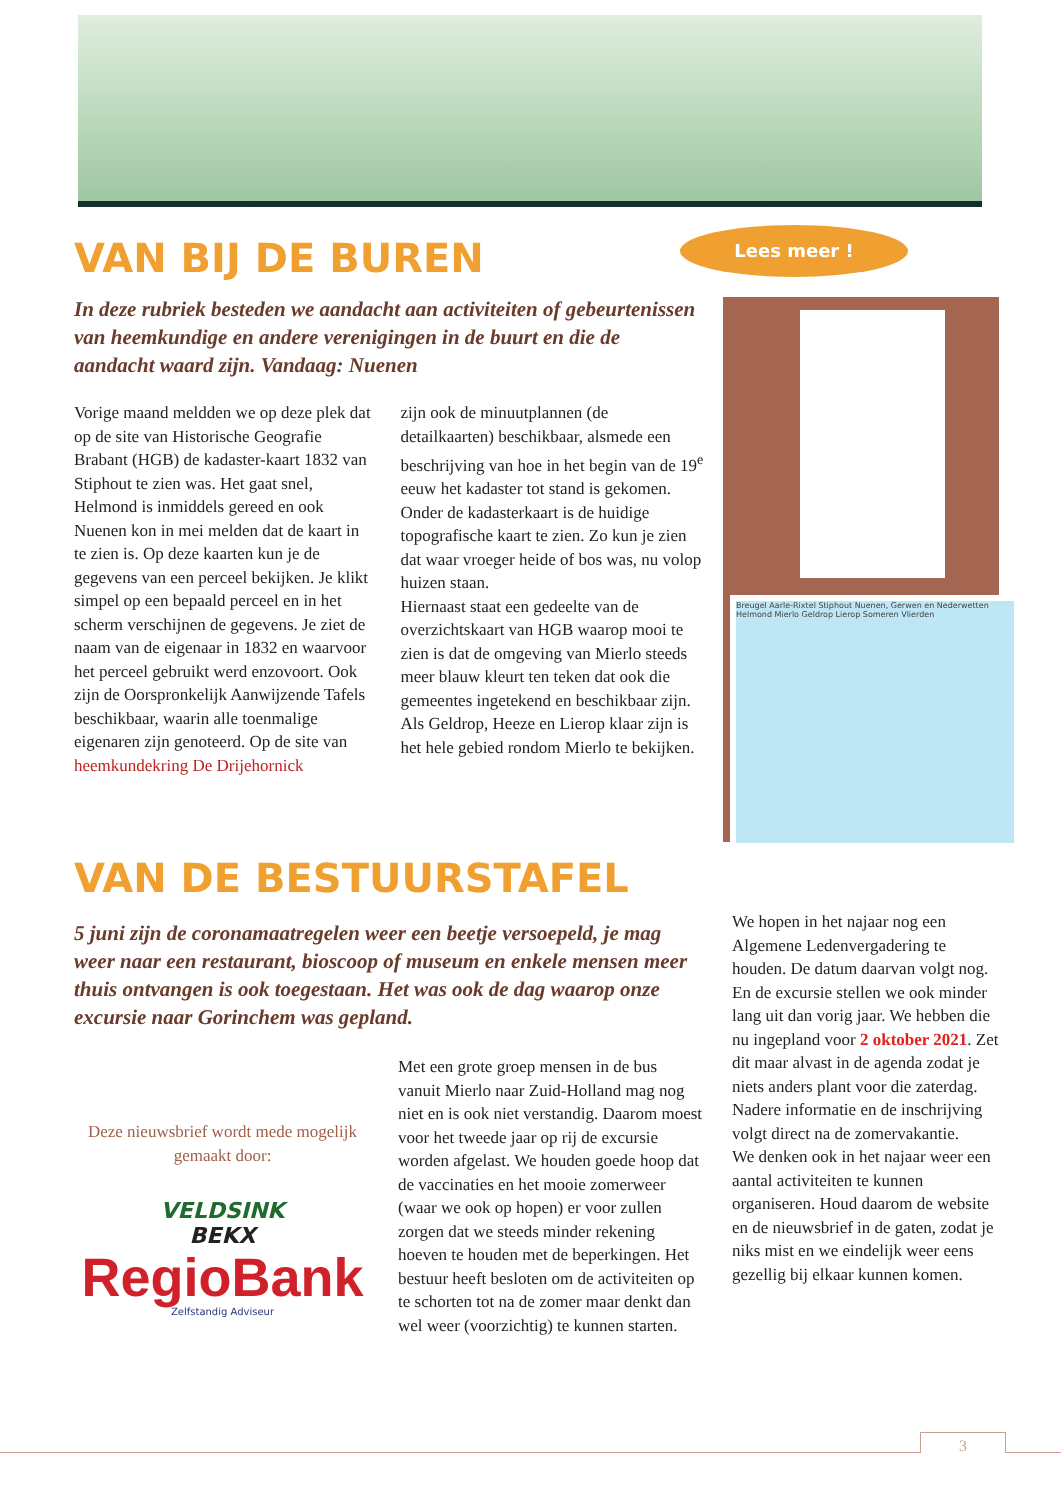Lees meer !
Breugel Aarle-Rixtel Stiphout Nuenen, Gerwen en Nederwetten Helmond Mierlo Geldrop Lierop Someren Vlierden
VAN BIJ DE BUREN
In deze rubriek besteden we aandacht aan activiteiten of gebeurtenissen van heemkundige en andere verenigingen in de buurt en die de aandacht waard zijn. Vandaag: Nuenen
Vorige maand meldden we op deze plek dat op de site van Historische Geografie Brabant (HGB) de kadaster-kaart 1832 van Stiphout te zien was. Het gaat snel, Helmond is inmiddels gereed en ook Nuenen kon in mei melden dat de kaart in te zien is. Op deze kaarten kun je de gegevens van een perceel bekijken. Je klikt simpel op een bepaald perceel en in het scherm verschijnen de gegevens. Je ziet de naam van de eigenaar in 1832 en waarvoor het perceel gebruikt werd enzovoort. Ook zijn de Oorspronkelijk Aanwijzende Tafels beschikbaar, waarin alle toenmalige eigenaren zijn genoteerd. Op de site van heemkundekring De Drijehornick
zijn ook de minuutplannen (de detailkaarten) beschikbaar, alsmede een beschrijving van hoe in het begin van de 19<sup>e</sup> eeuw het kadaster tot stand is gekomen.
Onder de kadasterkaart is de huidige topografische kaart te zien. Zo kun je zien dat waar vroeger heide of bos was, nu volop huizen staan.
Hiernaast staat een gedeelte van de overzichtskaart van HGB waarop mooi te zien is dat de omgeving van Mierlo steeds meer blauw kleurt ten teken dat ook die gemeentes ingetekend en beschikbaar zijn. Als Geldrop, Heeze en Lierop klaar zijn is het hele gebied rondom Mierlo te bekijken.
VAN DE BESTUURSTAFEL
5 juni zijn de coronamaatregelen weer een beetje versoepeld, je mag weer naar een restaurant, bioscoop of museum en enkele mensen meer thuis ontvangen is ook toegestaan. Het was ook de dag waarop onze excursie naar Gorinchem was gepland.
Deze nieuwsbrief wordt mede mogelijk gemaakt door:
VELDSINK
BEKX
RegioBank
Zelfstandig Adviseur
Met een grote groep mensen in de bus vanuit Mierlo naar Zuid-Holland mag nog niet en is ook niet verstandig. Daarom moest voor het tweede jaar op rij de excursie worden afgelast. We houden goede hoop dat de vaccinaties en het mooie zomerweer (waar we ook op hopen) er voor zullen zorgen dat we steeds minder rekening hoeven te houden met de beperkingen. Het bestuur heeft besloten om de activiteiten op te schorten tot na de zomer maar denkt dan wel weer (voorzichtig) te kunnen starten.
We hopen in het najaar nog een Algemene Ledenvergadering te houden. De datum daarvan volgt nog. En de excursie stellen we ook minder lang uit dan vorig jaar. We hebben die nu ingepland voor 2 oktober 2021. Zet dit maar alvast in de agenda zodat je niets anders plant voor die zaterdag. Nadere informatie en de inschrijving volgt direct na de zomervakantie.
We denken ook in het najaar weer een aantal activiteiten te kunnen organiseren. Houd daarom de website en de nieuwsbrief in de gaten, zodat je niks mist en we eindelijk weer eens gezellig bij elkaar kunnen komen.
3